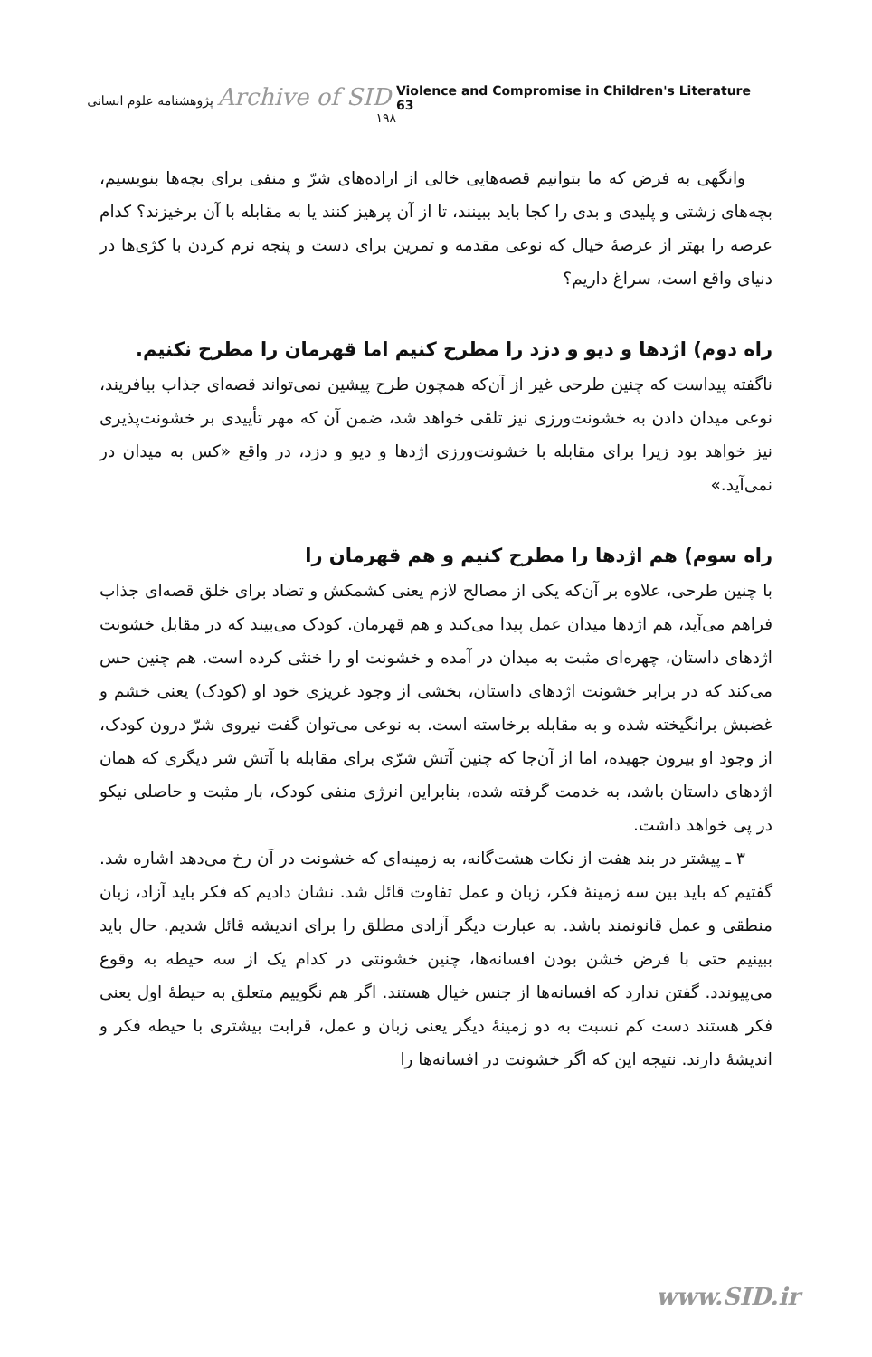Archive of SID پژوهشنامه علوم انسانی ۱۹۸
Violence and Compromise in Children's Literature 63
وانگهی به فرض که ما بتوانیم قصه‌هایی خالی از اراده‌های شرّ و منفی برای بچه‌ها بنویسیم، بچه‌های زشتی و پلیدی و بدی را کجا باید ببینند، تا از آن پرهیز کنند یا به مقابله با آن برخیزند؟ کدام عرصه را بهتر از عرصهٔ خیال که نوعی مقدمه و تمرین برای دست و پنجه نرم کردن با کژی‌ها در دنیای واقع است، سراغ داریم؟
راه دوم) اژدها و دیو و دزد را مطرح کنیم اما قهرمان را مطرح نکنیم.
ناگفته پیداست که چنین طرحی غیر از آن‌که همچون طرح پیشین نمی‌تواند قصه‌ای جذاب بیافریند، نوعی میدان دادن به خشونت‌ورزی نیز تلقی خواهد شد، ضمن آن که مهر تأییدی بر خشونت‌پذیری نیز خواهد بود زیرا برای مقابله با خشونت‌ورزی اژدها و دیو و دزد، در واقع «کس به میدان در نمی‌آید.»
راه سوم) هم اژدها را مطرح کنیم و هم قهرمان را
با چنین طرحی، علاوه بر آن‌که یکی از مصالح لازم یعنی کشمکش و تضاد برای خلق قصه‌ای جذاب فراهم می‌آید، هم اژدها میدان عمل پیدا می‌کند و هم قهرمان. کودک می‌بیند که در مقابل خشونت اژدهای داستان، چهره‌ای مثبت به میدان در آمده و خشونت او را خنثی کرده است. هم چنین حس می‌کند که در برابر خشونت اژدهای داستان، بخشی از وجود غریزی خود او (کودک) یعنی خشم و غضبش برانگیخته شده و به مقابله برخاسته است. به نوعی می‌توان گفت نیروی شرّ درون کودک، از وجود او بیرون جهیده، اما از آن‌جا که چنین آتش شرّی برای مقابله با آتش شر دیگری که همان اژدهای داستان باشد، به خدمت گرفته شده، بنابراین انرژی منفی کودک، بار مثبت و حاصلی نیکو در پی خواهد داشت.
۳ ـ پیشتر در بند هفت از نکات هشت‌گانه، به زمینه‌ای که خشونت در آن رخ می‌دهد اشاره شد. گفتیم که باید بین سه زمینهٔ فکر، زبان و عمل تفاوت قائل شد. نشان دادیم که فکر باید آزاد، زبان منطقی و عمل قانونمند باشد. به عبارت دیگر آزادی مطلق را برای اندیشه قائل شدیم. حال باید ببینیم حتی با فرض خشن بودن افسانه‌ها، چنین خشونتی در کدام یک از سه حیطه به وقوع می‌پیوندد. گفتن ندارد که افسانه‌ها از جنس خیال هستند. اگر هم نگوییم متعلق به حیطهٔ اول یعنی فکر هستند دست کم نسبت به دو زمینهٔ دیگر یعنی زبان و عمل، قرابت بیشتری با حیطه فکر و اندیشهٔ دارند. نتیجه این که اگر خشونت در افسانه‌ها را
www.SID.ir